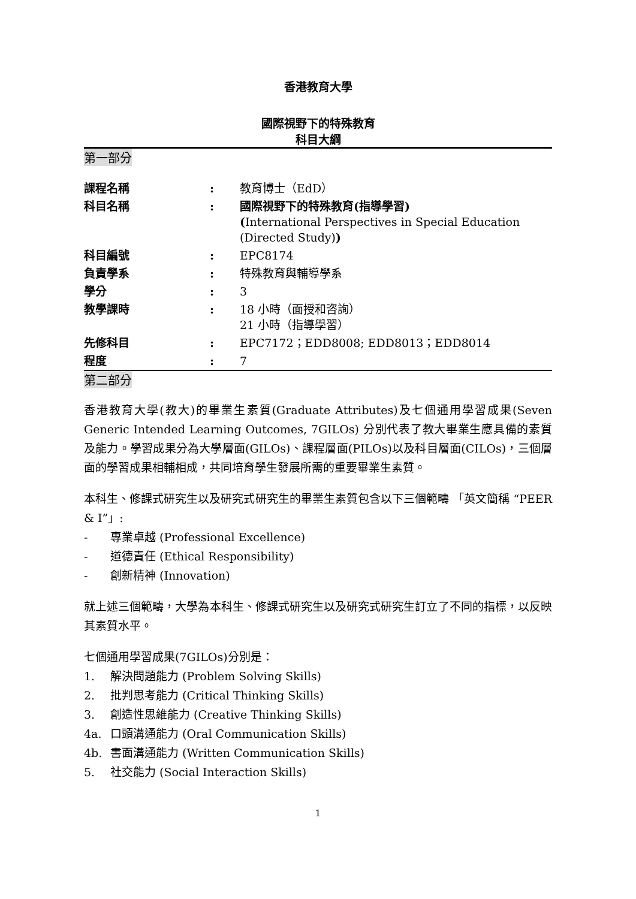香港教育大學
國際視野下的特殊教育
科目大綱
第一部分
| 課程名稱 | : | 教育博士（EdD） |
| 科目名稱 | : | 國際視野下的特殊教育(指導學習) ( International Perspectives in Special Education (Directed Study) ) |
| 科目編號 | : | EPC8174 |
| 負責學系 | : | 特殊教育與輔導學系 |
| 學分 | : | 3 |
| 教學課時 | : | 18 小時（面授和咨詢） 21 小時（指導學習） |
| 先修科目 | : | EPC7172；EDD8008; EDD8013；EDD8014 |
| 程度 | : | 7 |
第二部分
香港教育大學(教大)的畢業生素質(Graduate Attributes)及七個通用學習成果(Seven Generic Intended Learning Outcomes, 7GILOs) 分別代表了教大畢業生應具備的素質及能力。學習成果分為大學層面(GILOs)、課程層面(PILOs)以及科目層面(CILOs)，三個層面的學習成果相輔相成，共同培育學生發展所需的重要畢業生素質。
本科生、修課式研究生以及研究式研究生的畢業生素質包含以下三個範疇 「英文簡稱 “PEER & I”」:
- 專業卓越 (Professional Excellence)
- 道德責任 (Ethical Responsibility)
- 創新精神 (Innovation)
就上述三個範疇，大學為本科生、修課式研究生以及研究式研究生訂立了不同的指標，以反映其素質水平。
七個通用學習成果(7GILOs)分別是：
1. 解決問題能力 (Problem Solving Skills)
2. 批判思考能力 (Critical Thinking Skills)
3. 創造性思維能力 (Creative Thinking Skills)
4a. 口頭溝通能力 (Oral Communication Skills)
4b. 書面溝通能力 (Written Communication Skills)
5. 社交能力 (Social Interaction Skills)
1